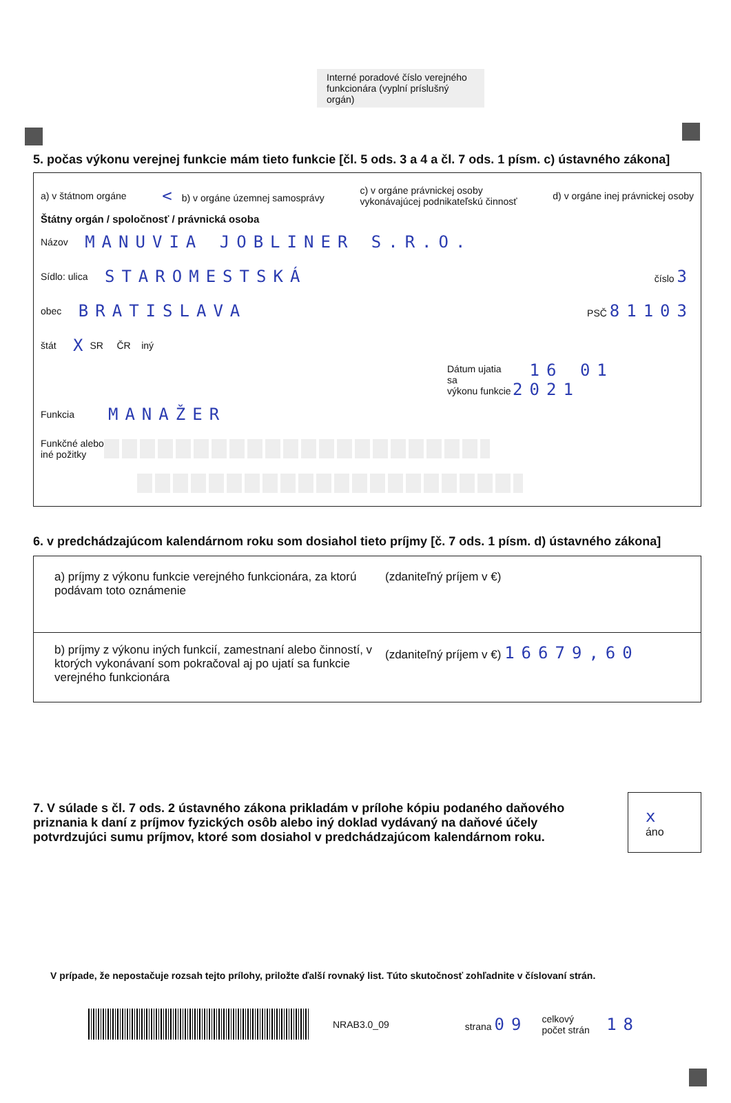Interné poradové číslo verejného funkcionára (vyplní príslušný orgán)
5. počas výkonu verejnej funkcie mám tieto funkcie [čl. 5 ods. 3 a 4 a čl. 7 ods. 1 písm. c) ústavného zákona]
a) v štátnom orgáne < b) v orgáne územnej samosprávy c) v orgáne právnickej osoby
vykonávajúcej podnikateľskú činnosť d) v orgáne inej právnickej osoby
Štátny orgán / spoločnosť / právnická osoba
Názov MANUVIA JOBLINER S.R.O.
Sídlo: ulica STAROMESTSKÁ číslo 3
obec BRATISLAVA PSČ 81103
štát X SR ČR iný
Dátum ujatia sa
výkonu funkcie 16 01 2021
Funkcia MANAŽER
Funkčné alebo
iné požitky
6. v predchádzajúcom kalendárnom roku som dosiahol tieto príjmy [č. 7 ods. 1 písm. d) ústavného zákona]
a) príjmy z výkonu funkcie verejného funkcionára, za ktorú podávam toto oznámenie
(zdaniteľný príjem v €)
b) príjmy z výkonu iných funkcií, zamestnaní alebo činností, v ktorých vykonávaní som pokračoval aj po ujatí sa funkcie verejného funkcionára
(zdaniteľný príjem v €) 16679,60
7. V súlade s čl. 7 ods. 2 ústavného zákona prikladám v prílohe kópiu podaného daňového priznania k daní z príjmov fyzických osôb alebo iný doklad vydávaný na daňové účely potvrdzujúci sumu príjmov, ktoré som dosiahol v predchádzajúcom kalendárnom roku.
x áno
V prípade, že nepostačuje rozsah tejto prílohy, priložte ďalší rovnaký list. Túto skutočnosť zohľadnite v číslovaní strán.
NRAB3.0_09 strana 09 celkový
počet strán 18